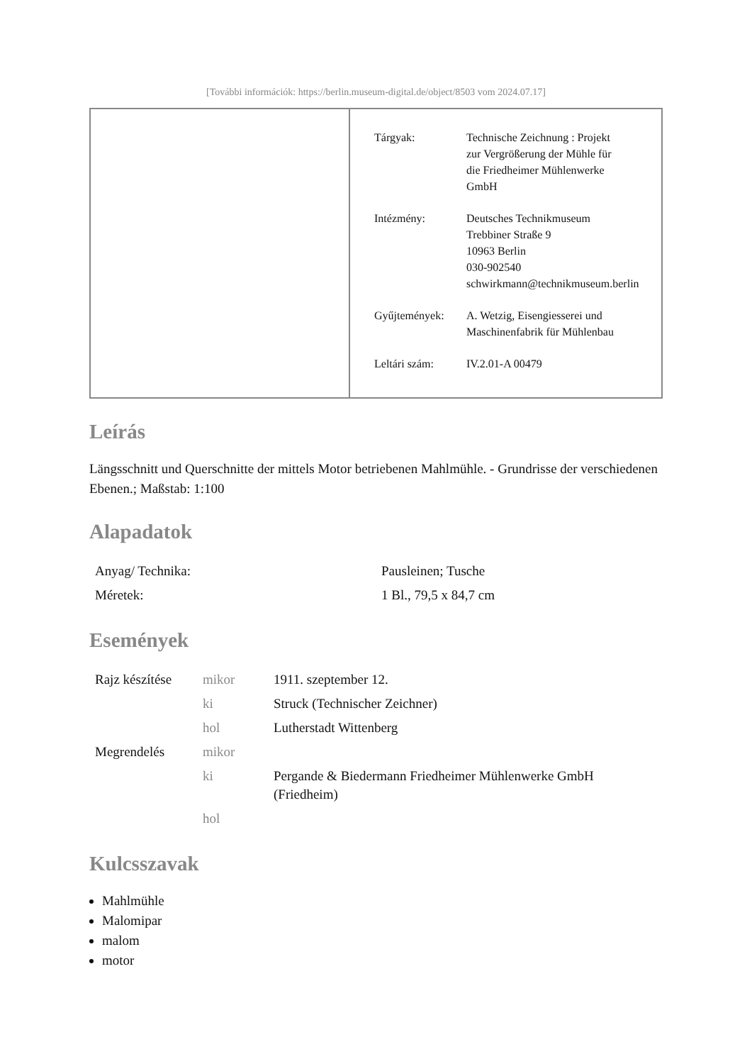[További információk: https://berlin.museum-digital.de/object/8503 vom 2024.07.17]
| Tárgyak: | Technische Zeichnung : Projekt zur Vergrößerung der Mühle für die Friedheimer Mühlenwerke GmbH |
| Intézmény: | Deutsches Technikmuseum Trebbiner Straße 9 10963 Berlin 030-902540 schwirkmann@technikmuseum.berlin |
| Gyűjtemények: | A. Wetzig, Eisengiesserei und Maschinenfabrik für Mühlenbau |
| Leltári szám: | IV.2.01-A 00479 |
Leírás
Längsschnitt und Querschnitte der mittels Motor betriebenen Mahlmühle. - Grundrisse der verschiedenen Ebenen.; Maßstab: 1:100
Alapadatok
| Anyag/ Technika: | Pausleinen; Tusche |
| Méretek: | 1 Bl., 79,5 x 84,7 cm |
Események
| Rajz készítése | mikor | 1911. szeptember 12. |
| | ki | Struck (Technischer Zeichner) |
| | hol | Lutherstadt Wittenberg |
| Megrendelés | mikor | |
| | ki | Pergande & Biedermann Friedheimer Mühlenwerke GmbH (Friedheim) |
| | hol | |
Kulcsszavak
Mahlmühle
Malomipar
malom
motor